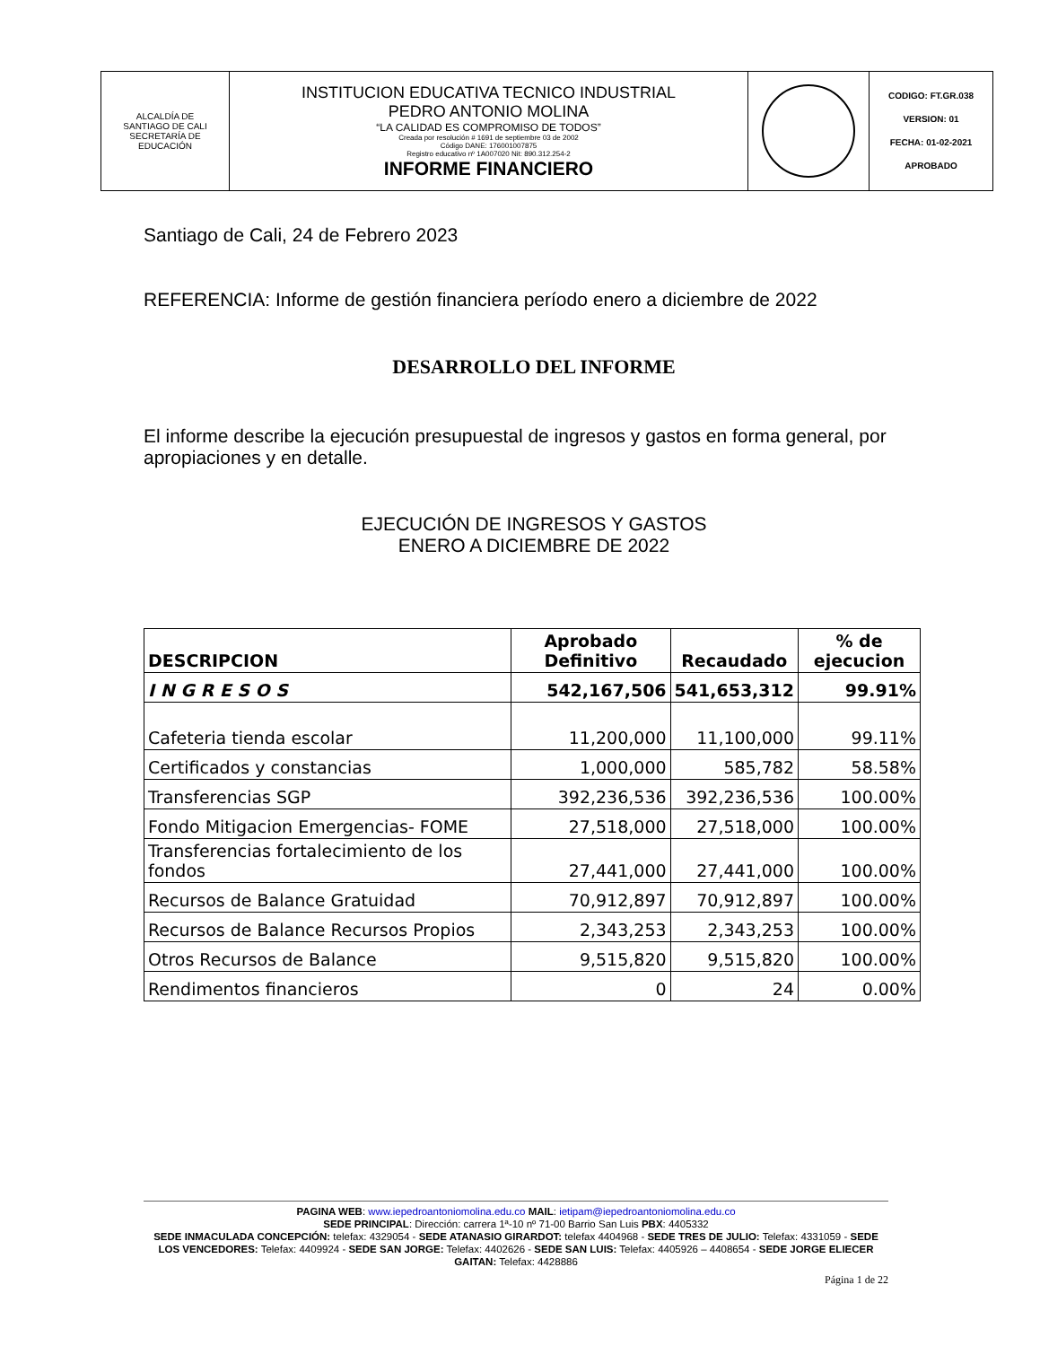| ALCALDÍA DE SANTIAGO DE CALI SECRETARÍA DE EDUCACIÓN | INSTITUCION EDUCATIVA TECNICO INDUSTRIAL PEDRO ANTONIO MOLINA “LA CALIDAD ES COMPROMISO DE TODOS” Creada por resolución # 1691 de septiembre 03 de 2002 Código DANE: 176001007875 Registro educativo nº 1A007020 Nit: 890.312.254-2 INFORME FINANCIERO | | CODIGO: FT.GR.038 VERSION: 01 FECHA: 01-02-2021 APROBADO |
Santiago de Cali, 24 de Febrero 2023
REFERENCIA: Informe de gestión financiera período enero a diciembre de 2022
DESARROLLO DEL INFORME
El informe describe la ejecución presupuestal de ingresos y gastos en forma general, por apropiaciones y en detalle.
EJECUCIÓN DE INGRESOS Y GASTOS
ENERO A DICIEMBRE DE 2022
| DESCRIPCION | Aprobado Definitivo | Recaudado | % de ejecucion |
| --- | --- | --- | --- |
| I N G R E S O S | 542,167,506 | 541,653,312 | 99.91% |
| Cafeteria tienda escolar | 11,200,000 | 11,100,000 | 99.11% |
| Certificados y constancias | 1,000,000 | 585,782 | 58.58% |
| Transferencias SGP | 392,236,536 | 392,236,536 | 100.00% |
| Fondo Mitigacion Emergencias- FOME | 27,518,000 | 27,518,000 | 100.00% |
| Transferencias fortalecimiento de los fondos | 27,441,000 | 27,441,000 | 100.00% |
| Recursos de Balance Gratuidad | 70,912,897 | 70,912,897 | 100.00% |
| Recursos de Balance Recursos Propios | 2,343,253 | 2,343,253 | 100.00% |
| Otros Recursos de Balance | 9,515,820 | 9,515,820 | 100.00% |
| Rendimentos financieros | 0 | 24 | 0.00% |
PAGINA WEB: www.iepedroantoniomolina.edu.co MAIL: ietipam@iepedroantoniomolina.edu.co
SEDE PRINCIPAL: Dirección: carrera 1ª-10 nº 71-00 Barrio San Luis PBX: 4405332
SEDE INMACULADA CONCEPCIÓN: telefax: 4329054 - SEDE ATANASIO GIRARDOT: telefax 4404968 - SEDE TRES DE JULIO: Telefax: 4331059 - SEDE LOS VENCEDORES: Telefax: 4409924 - SEDE SAN JORGE: Telefax: 4402626 - SEDE SAN LUIS: Telefax: 4405926 – 4408654 - SEDE JORGE ELIECER GAITAN: Telefax: 4428886
Página 1 de 22